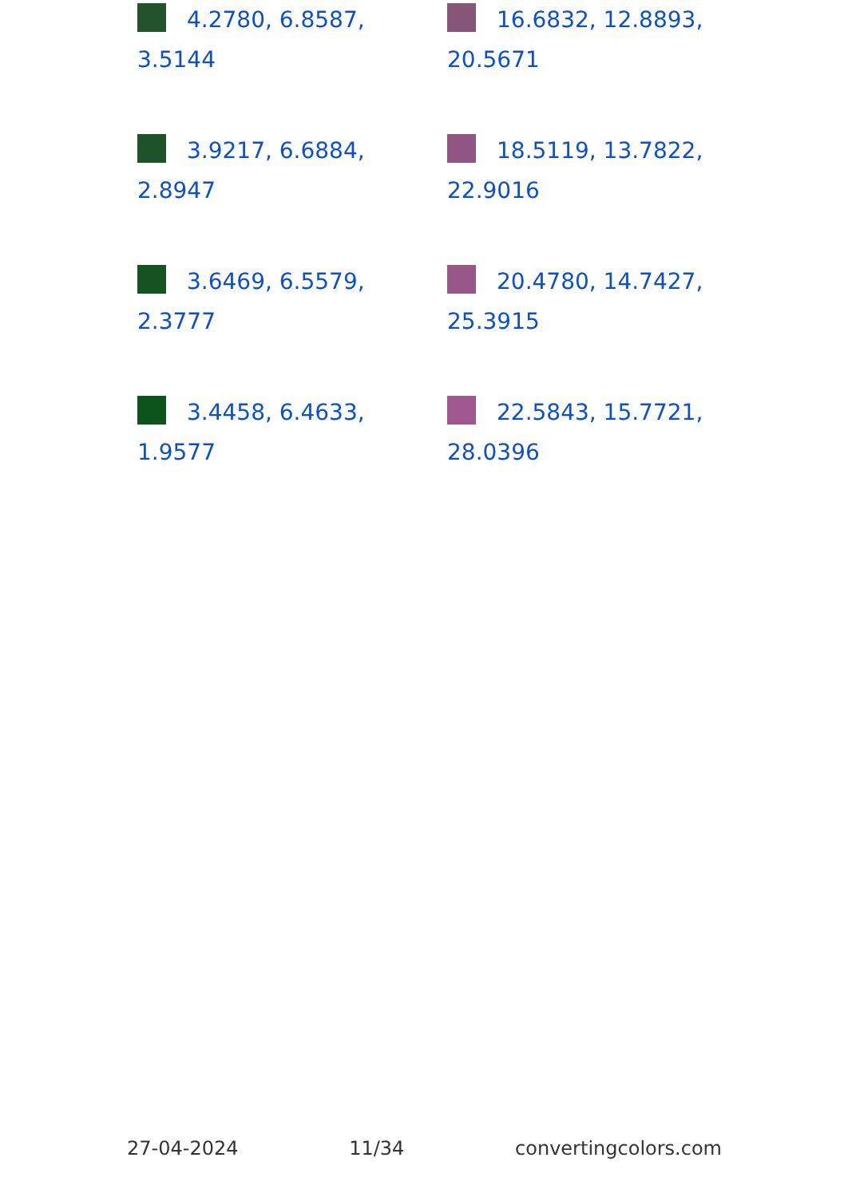4.2780, 6.8587, 3.5144
16.6832, 12.8893, 20.5671
3.9217, 6.6884, 2.8947
18.5119, 13.7822, 22.9016
3.6469, 6.5579, 2.3777
20.4780, 14.7427, 25.3915
3.4458, 6.4633, 1.9577
22.5843, 15.7721, 28.0396
27-04-2024 11/34 convertingcolors.com